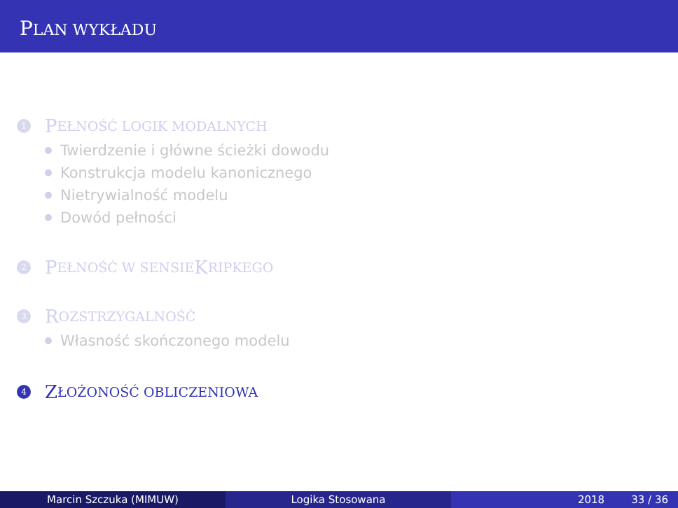PLAN WYKŁADU
1
P EŁNOŚĆ LOGIK MODALNYCH
Twierdzenie i główne ścieżki dowodu
Konstrukcja modelu kanonicznego
Nietrywialność modelu
Dowód pełności
2
P EŁNOŚĆ W SENSIE K RIPKEGO
3
R OZSTRZYGALNOŚĆ
Własność skończonego modelu
4
Z ŁOŻONOŚĆ OBLICZENIOWA
Marcin Szczuka (MIMUW) Logika Stosowana 2018 33 / 36